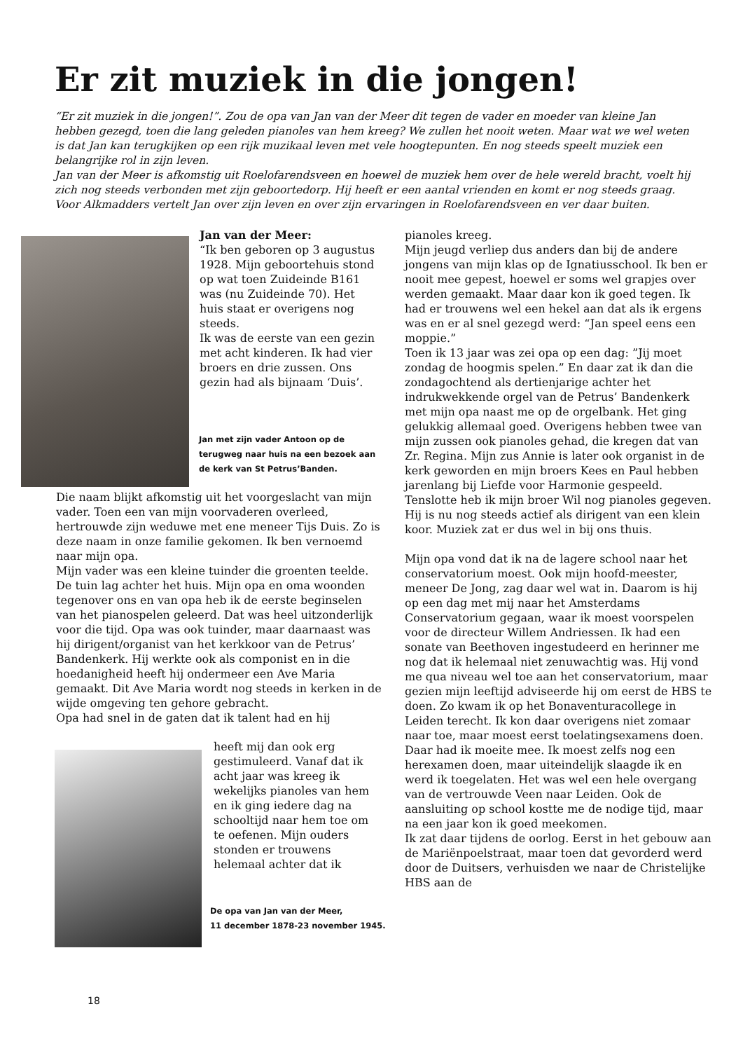Er zit muziek in die jongen!
“Er zit muziek in die jongen!”. Zou de opa van Jan van der Meer dit tegen de vader en moeder van kleine Jan hebben gezegd, toen die lang geleden pianoles van hem kreeg? We zullen het nooit weten. Maar wat we wel weten is dat Jan kan terugkijken op een rijk muzikaal leven met vele hoogtepunten. En nog steeds speelt muziek een belangrijke rol in zijn leven.
Jan van der Meer is afkomstig uit Roelofarendsveen en hoewel de muziek hem over de hele wereld bracht, voelt hij zich nog steeds verbonden met zijn geboortedorp. Hij heeft er een aantal vrienden en komt er nog steeds graag. Voor Alkmadders vertelt Jan over zijn leven en over zijn ervaringen in Roelofarendsveen en ver daar buiten.
Jan van der Meer:
“Ik ben geboren op 3 augustus 1928. Mijn geboortehuis stond op wat toen Zuideinde B161 was (nu Zuideinde 70). Het huis staat er overigens nog steeds.
Ik was de eerste van een gezin met acht kinderen. Ik had vier broers en drie zussen. Ons gezin had als bijnaam ‘Duis’.
Jan met zijn vader Antoon op de terugweg naar huis na een bezoek aan de kerk van St Petrus’Banden.
Die naam blijkt afkomstig uit het voorgeslacht van mijn vader. Toen een van mijn voorvaderen overleed, hertrouwde zijn weduwe met ene meneer Tijs Duis. Zo is deze naam in onze familie gekomen. Ik ben vernoemd naar mijn opa.
Mijn vader was een kleine tuinder die groenten teelde. De tuin lag achter het huis. Mijn opa en oma woonden tegenover ons en van opa heb ik de eerste beginselen van het pianospelen geleerd. Dat was heel uitzonderlijk voor die tijd. Opa was ook tuinder, maar daarnaast was hij dirigent/organist van het kerkkoor van de Petrus’ Bandenkerk. Hij werkte ook als componist en in die hoedanigheid heeft hij ondermeer een Ave Maria gemaakt. Dit Ave Maria wordt nog steeds in kerken in de wijde omgeving ten gehore gebracht.
Opa had snel in de gaten dat ik talent had en hij
heeft mij dan ook erg gestimuleerd. Vanaf dat ik acht jaar was kreeg ik wekelijks pianoles van hem en ik ging iedere dag na schooltijd naar hem toe om te oefenen. Mijn ouders stonden er trouwens helemaal achter dat ik
De opa van Jan van der Meer,
11 december 1878-23 november 1945.
pianoles kreeg.
Mijn jeugd verliep dus anders dan bij de andere jongens van mijn klas op de Ignatiusschool. Ik ben er nooit mee gepest, hoewel er soms wel grapjes over werden gemaakt. Maar daar kon ik goed tegen. Ik had er trouwens wel een hekel aan dat als ik ergens was en er al snel gezegd werd: “Jan speel eens een moppie.”
Toen ik 13 jaar was zei opa op een dag: ”Jij moet zondag de hoogmis spelen.” En daar zat ik dan die zondagochtend als dertienjarige achter het indrukwekkende orgel van de Petrus’ Bandenkerk met mijn opa naast me op de orgelbank. Het ging gelukkig allemaal goed. Overigens hebben twee van mijn zussen ook pianoles gehad, die kregen dat van Zr. Regina. Mijn zus Annie is later ook organist in de kerk geworden en mijn broers Kees en Paul hebben jarenlang bij Liefde voor Harmonie gespeeld. Tenslotte heb ik mijn broer Wil nog pianoles gegeven. Hij is nu nog steeds actief als dirigent van een klein koor. Muziek zat er dus wel in bij ons thuis.
Mijn opa vond dat ik na de lagere school naar het conservatorium moest. Ook mijn hoofd-meester, meneer De Jong, zag daar wel wat in. Daarom is hij op een dag met mij naar het Amsterdams Conservatorium gegaan, waar ik moest voorspelen voor de directeur Willem Andriessen. Ik had een sonate van Beethoven ingestudeerd en herinner me nog dat ik helemaal niet zenuwachtig was. Hij vond me qua niveau wel toe aan het conservatorium, maar gezien mijn leeftijd adviseerde hij om eerst de HBS te doen. Zo kwam ik op het Bonaventuracollege in Leiden terecht. Ik kon daar overigens niet zomaar naar toe, maar moest eerst toelatingsexamens doen. Daar had ik moeite mee. Ik moest zelfs nog een herexamen doen, maar uiteindelijk slaagde ik en werd ik toegelaten. Het was wel een hele overgang van de vertrouwde Veen naar Leiden. Ook de aansluiting op school kostte me de nodige tijd, maar na een jaar kon ik goed meekomen.
Ik zat daar tijdens de oorlog. Eerst in het gebouw aan de Mariënpoelstraat, maar toen dat gevorderd werd door de Duitsers, verhuisden we naar de Christelijke HBS aan de
18